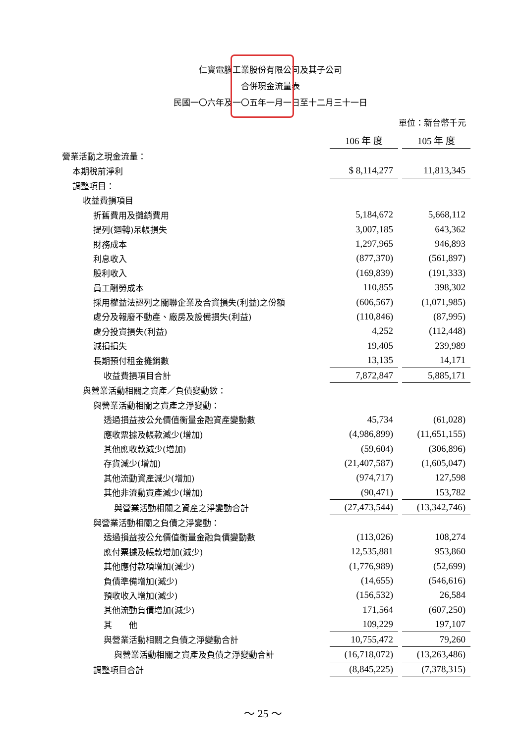仁寶電腦工業股份有限公司及其子公司
合併現金流量表
民國一〇六年及一〇五年一月一日至十二月三十一日
單位：新台幣千元
| | 106 年 度 | | 105 年 度 |
| 營業活動之現金流量： | | | |
| 本期稅前淨利 | $ 8,114,277 | | 11,813,345 |
| 調整項目： | | | |
| 收益費損項目 | | | |
| 折舊費用及攤銷費用 | 5,184,672 | | 5,668,112 |
| 提列(迴轉)呆帳損失 | 3,007,185 | | 643,362 |
| 財務成本 | 1,297,965 | | 946,893 |
| 利息收入 | (877,370) | | (561,897) |
| 股利收入 | (169,839) | | (191,333) |
| 員工酬勞成本 | 110,855 | | 398,302 |
| 採用權益法認列之關聯企業及合資損失(利益)之份額 | (606,567) | | (1,071,985) |
| 處分及報廢不動產、廠房及設備損失(利益) | (110,846) | | (87,995) |
| 處分投資損失(利益) | 4,252 | | (112,448) |
| 減損損失 | 19,405 | | 239,989 |
| 長期預付租金攤銷數 | 13,135 | | 14,171 |
| 收益費損項目合計 | 7,872,847 | | 5,885,171 |
| 與營業活動相關之資產／負債變動數： | | | |
| 與營業活動相關之資產之淨變動： | | | |
| 透過損益按公允價值衡量金融資產變動數 | 45,734 | | (61,028) |
| 應收票據及帳款減少(增加) | (4,986,899) | | (11,651,155) |
| 其他應收款減少(增加) | (59,604) | | (306,896) |
| 存貨減少(增加) | (21,407,587) | | (1,605,047) |
| 其他流動資產減少(增加) | (974,717) | | 127,598 |
| 其他非流動資產減少(增加) | (90,471) | | 153,782 |
| 與營業活動相關之資產之淨變動合計 | (27,473,544) | | (13,342,746) |
| 與營業活動相關之負債之淨變動： | | | |
| 透過損益按公允價值衡量金融負債變動數 | (113,026) | | 108,274 |
| 應付票據及帳款增加(減少) | 12,535,881 | | 953,860 |
| 其他應付款項增加(減少) | (1,776,989) | | (52,699) |
| 負債準備增加(減少) | (14,655) | | (546,616) |
| 預收收入增加(減少) | (156,532) | | 26,584 |
| 其他流動負債增加(減少) | 171,564 | | (607,250) |
| 其 他 | 109,229 | | 197,107 |
| 與營業活動相關之負債之淨變動合計 | 10,755,472 | | 79,260 |
| 與營業活動相關之資產及負債之淨變動合計 | (16,718,072) | | (13,263,486) |
| 調整項目合計 | (8,845,225) | | (7,378,315) |
～ 25 ～